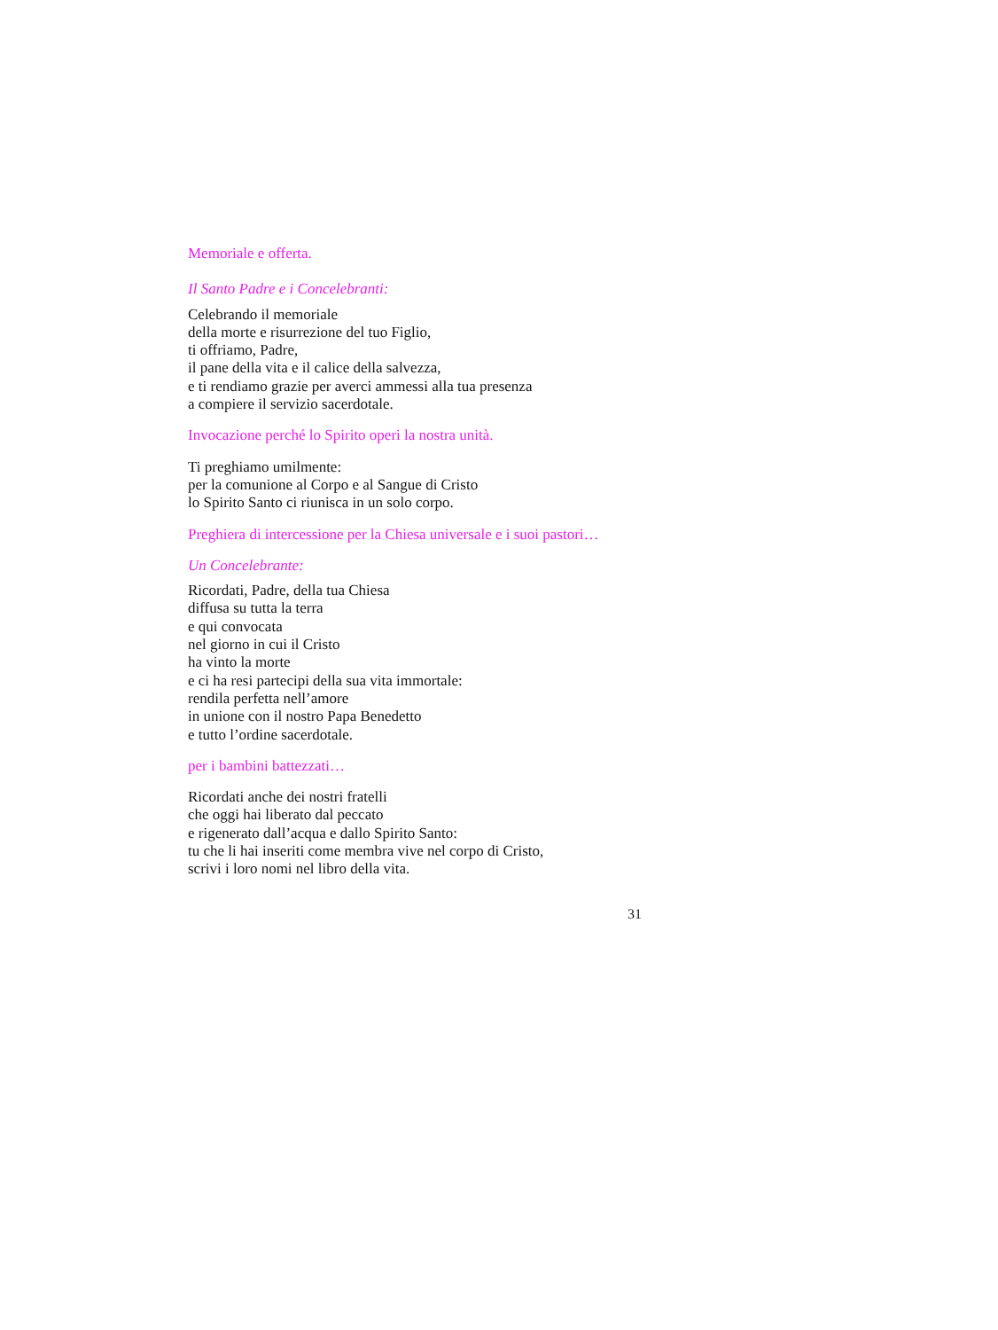Memoriale e offerta.
Il Santo Padre e i Concelebranti:
Celebrando il memoriale
della morte e risurrezione del tuo Figlio,
ti offriamo, Padre,
il pane della vita e il calice della salvezza,
e ti rendiamo grazie per averci ammessi alla tua presenza
a compiere il servizio sacerdotale.
Invocazione perché lo Spirito operi la nostra unità.
Ti preghiamo umilmente:
per la comunione al Corpo e al Sangue di Cristo
lo Spirito Santo ci riunisca in un solo corpo.
Preghiera di intercessione per la Chiesa universale e i suoi pastori…
Un Concelebrante:
Ricordati, Padre, della tua Chiesa
diffusa su tutta la terra
e qui convocata
nel giorno in cui il Cristo
ha vinto la morte
e ci ha resi partecipi della sua vita immortale:
rendila perfetta nell’amore
in unione con il nostro Papa Benedetto
e tutto l’ordine sacerdotale.
per i bambini battezzati…
Ricordati anche dei nostri fratelli
che oggi hai liberato dal peccato
e rigenerato dall’acqua e dallo Spirito Santo:
tu che li hai inseriti come membra vive nel corpo di Cristo,
scrivi i loro nomi nel libro della vita.
31